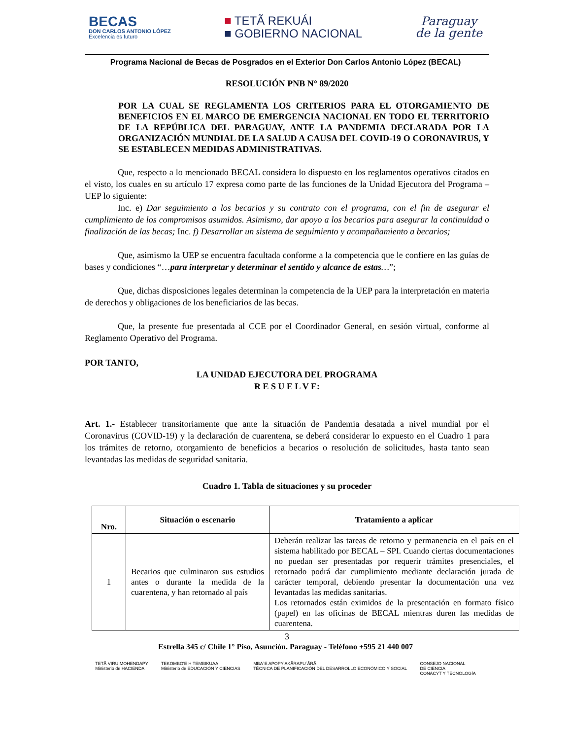BECAS
DON CARLOS ANTONIO LÓPEZ
Excelencia es futuro
■ TETÃ REKUÁI
■ GOBIERNO NACIONAL
Paraguay
de la gente
Programa Nacional de Becas de Posgrados en el Exterior Don Carlos Antonio López (BECAL)
RESOLUCIÓN PNB N° 89/2020
POR LA CUAL SE REGLAMENTA LOS CRITERIOS PARA EL OTORGAMIENTO DE BENEFICIOS EN EL MARCO DE EMERGENCIA NACIONAL EN TODO EL TERRITORIO DE LA REPÚBLICA DEL PARAGUAY, ANTE LA PANDEMIA DECLARADA POR LA ORGANIZACIÓN MUNDIAL DE LA SALUD A CAUSA DEL COVID-19 O CORONAVIRUS, Y SE ESTABLECEN MEDIDAS ADMINISTRATIVAS.
Que, respecto a lo mencionado BECAL considera lo dispuesto en los reglamentos operativos citados en el visto, los cuales en su artículo 17 expresa como parte de las funciones de la Unidad Ejecutora del Programa – UEP lo siguiente:
Inc. e) Dar seguimiento a los becarios y su contrato con el programa, con el fin de asegurar el cumplimiento de los compromisos asumidos. Asimismo, dar apoyo a los becarios para asegurar la continuidad o finalización de las becas; Inc. f) Desarrollar un sistema de seguimiento y acompañamiento a becarios;
Que, asimismo la UEP se encuentra facultada conforme a la competencia que le confiere en las guías de bases y condiciones “…para interpretar y determinar el sentido y alcance de estas…”;
Que, dichas disposiciones legales determinan la competencia de la UEP para la interpretación en materia de derechos y obligaciones de los beneficiarios de las becas.
Que, la presente fue presentada al CCE por el Coordinador General, en sesión virtual, conforme al Reglamento Operativo del Programa.
POR TANTO,
LA UNIDAD EJECUTORA DEL PROGRAMA
R E S U E L V E:
Art. 1.- Establecer transitoriamente que ante la situación de Pandemia desatada a nivel mundial por el Coronavirus (COVID-19) y la declaración de cuarentena, se deberá considerar lo expuesto en el Cuadro 1 para los trámites de retorno, otorgamiento de beneficios a becarios o resolución de solicitudes, hasta tanto sean levantadas las medidas de seguridad sanitaria.
Cuadro 1. Tabla de situaciones y su proceder
| Nro. | Situación o escenario | Tratamiento a aplicar |
| --- | --- | --- |
| 1 | Becarios que culminaron sus estudios antes o durante la medida de la cuarentena, y han retornado al país | Deberán realizar las tareas de retorno y permanencia en el país en el sistema habilitado por BECAL – SPI. Cuando ciertas documentaciones no puedan ser presentadas por requerir trámites presenciales, el retornado podrá dar cumplimiento mediante declaración jurada de carácter temporal, debiendo presentar la documentación una vez levantadas las medidas sanitarias. Los retornados están eximidos de la presentación en formato físico (papel) en las oficinas de BECAL mientras duren las medidas de cuarentena. |
3
Estrella 345 c/ Chile 1° Piso, Asunción. Paraguay - Teléfono +595 21 440 007
TETÃ VIRU MOHENDAPY
Ministerio de HACIENDA TEKOMBO'E H TEMBIKUAA
Ministerio de EDUCACIÓN Y CIENCIAS MBA´E APOPY AKÃRAPU´ÃRÃ
TÉCNICA DE PLANIFICACIÓN DEL DESARROLLO ECONÓMICO Y SOCIAL CONSEJO NACIONAL
DE CIENCIA
CONACYT Y TECNOLOGÍA